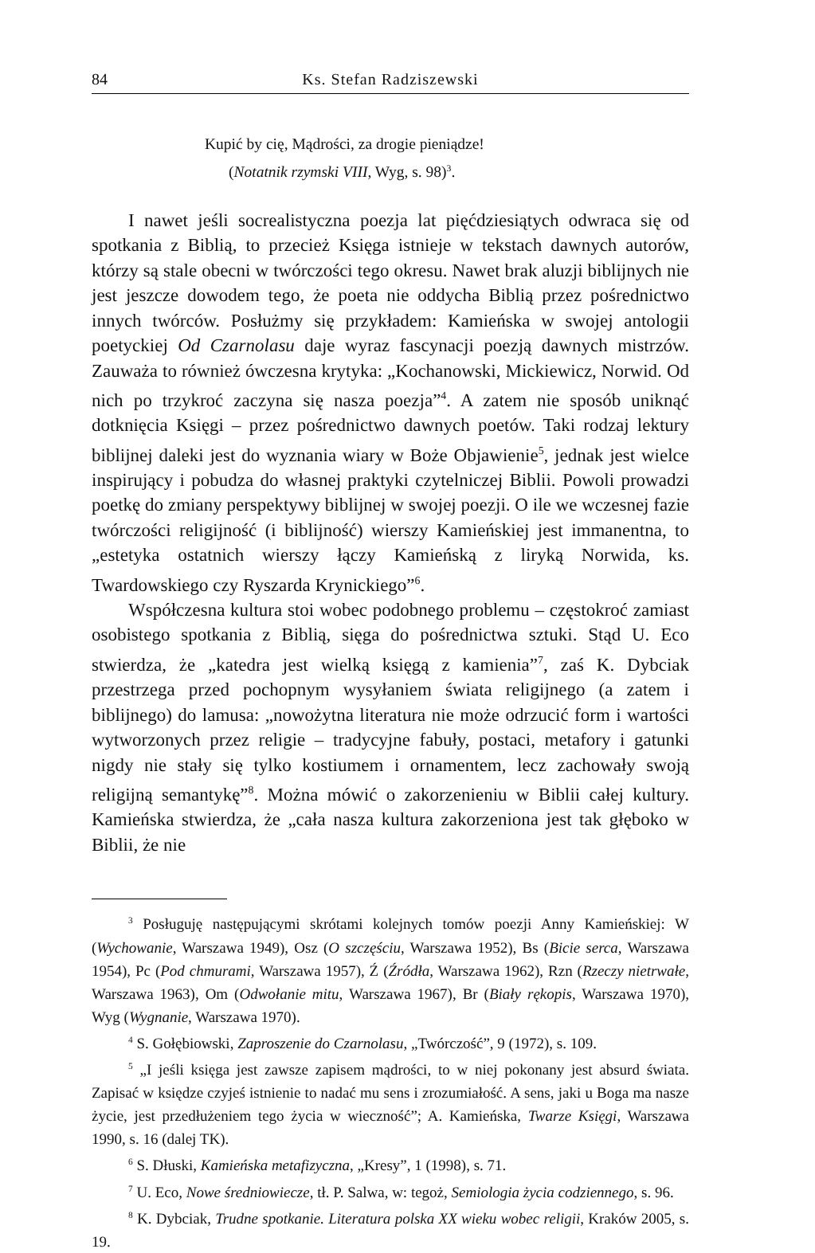84 Ks. Stefan Radziszewski
Kupić by cię, Mądrości, za drogie pieniądze!
(Notatnik rzymski VIII, Wyg, s. 98)<sup>3</sup>.
I nawet jeśli socrealistyczna poezja lat pięćdziesiątych odwraca się od spotkania z Biblią, to przecież Księga istnieje w tekstach dawnych autorów, którzy są stale obecni w twórczości tego okresu. Nawet brak aluzji biblijnych nie jest jeszcze dowodem tego, że poeta nie oddycha Biblią przez pośrednictwo innych twórców. Posłużmy się przykładem: Kamieńska w swojej antologii poetyckiej Od Czarnolasu daje wyraz fascynacji poezją dawnych mistrzów. Zauważa to również ówczesna krytyka: „Kochanowski, Mickiewicz, Norwid. Od nich po trzykroć zaczyna się nasza poezja”<sup>4</sup>. A zatem nie sposób uniknąć dotknięcia Księgi – przez pośrednictwo dawnych poetów. Taki rodzaj lektury biblijnej daleki jest do wyznania wiary w Boże Objawienie<sup>5</sup>, jednak jest wielce inspirujący i pobudza do własnej praktyki czytelniczej Biblii. Powoli prowadzi poetkę do zmiany perspektywy biblijnej w swojej poezji. O ile we wczesnej fazie twórczości religijność (i biblijność) wierszy Kamieńskiej jest immanentna, to „estetyka ostatnich wierszy łączy Kamieńską z liryką Norwida, ks. Twardowskiego czy Ryszarda Krynickiego”<sup>6</sup>.
Współczesna kultura stoi wobec podobnego problemu – częstokroć zamiast osobistego spotkania z Biblią, sięga do pośrednictwa sztuki. Stąd U. Eco stwierdza, że „katedra jest wielką księgą z kamienia”<sup>7</sup>, zaś K. Dybciak przestrzega przed pochopnym wysyłaniem świata religijnego (a zatem i biblijnego) do lamusa: „nowożytna literatura nie może odrzucić form i wartości wytworzonych przez religie – tradycyjne fabuły, postaci, metafory i gatunki nigdy nie stały się tylko kostiumem i ornamentem, lecz zachowały swoją religijną semantykę”<sup>8</sup>. Można mówić o zakorzenieniu w Biblii całej kultury. Kamieńska stwierdza, że „cała nasza kultura zakorzeniona jest tak głęboko w Biblii, że nie
<sup>3</sup> Posługuję następującymi skrótami kolejnych tomów poezji Anny Kamieńskiej: W (Wychowanie, Warszawa 1949), Osz (O szczęściu, Warszawa 1952), Bs (Bicie serca, Warszawa 1954), Pc (Pod chmurami, Warszawa 1957), Ź (Źródła, Warszawa 1962), Rzn (Rzeczy nietrwałe, Warszawa 1963), Om (Odwołanie mitu, Warszawa 1967), Br (Biały rękopis, Warszawa 1970), Wyg (Wygnanie, Warszawa 1970).
<sup>4</sup> S. Gołębiowski, Zaproszenie do Czarnolasu, „Twórczość”, 9 (1972), s. 109.
<sup>5</sup> „I jeśli księga jest zawsze zapisem mądrości, to w niej pokonany jest absurd świata. Zapisać w księdze czyjeś istnienie to nadać mu sens i zrozumiałość. A sens, jaki u Boga ma nasze życie, jest przedłużeniem tego życia w wieczność”; A. Kamieńska, Twarze Księgi, Warszawa 1990, s. 16 (dalej TK).
<sup>6</sup> S. Dłuski, Kamieńska metafizyczna, „Kresy”, 1 (1998), s. 71.
<sup>7</sup> U. Eco, Nowe średniowiecze, tł. P. Salwa, w: tegoż, Semiologia życia codziennego, s. 96.
<sup>8</sup> K. Dybciak, Trudne spotkanie. Literatura polska XX wieku wobec religii, Kraków 2005, s. 19.